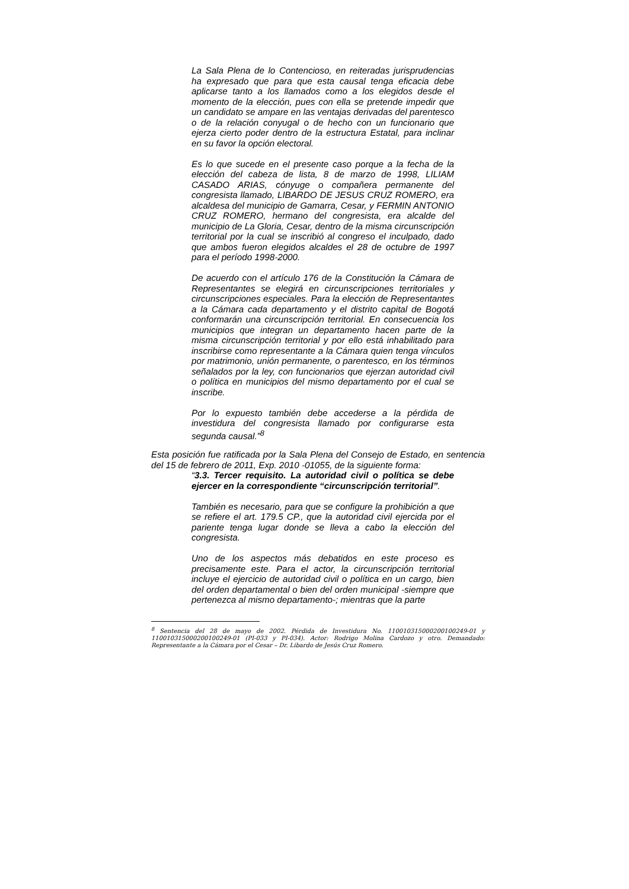La Sala Plena de lo Contencioso, en reiteradas jurisprudencias ha expresado que para que esta causal tenga eficacia debe aplicarse tanto a los llamados como a los elegidos desde el momento de la elección, pues con ella se pretende impedir que un candidato se ampare en las ventajas derivadas del parentesco o de la relación conyugal o de hecho con un funcionario que ejerza cierto poder dentro de la estructura Estatal, para inclinar en su favor la opción electoral.
Es lo que sucede en el presente caso porque a la fecha de la elección del cabeza de lista, 8 de marzo de 1998, LILIAM CASADO ARIAS, cónyuge o compañera permanente del congresista llamado, LIBARDO DE JESUS CRUZ ROMERO, era alcaldesa del municipio de Gamarra, Cesar, y FERMIN ANTONIO CRUZ ROMERO, hermano del congresista, era alcalde del municipio de La Gloria, Cesar, dentro de la misma circunscripción territorial por la cual se inscribió al congreso el inculpado, dado que ambos fueron elegidos alcaldes el 28 de octubre de 1997 para el período 1998-2000.
De acuerdo con el artículo 176 de la Constitución la Cámara de Representantes se elegirá en circunscripciones territoriales y circunscripciones especiales. Para la elección de Representantes a la Cámara cada departamento y el distrito capital de Bogotá conformarán una circunscripción territorial. En consecuencia los municipios que integran un departamento hacen parte de la misma circunscripción territorial y por ello está inhabilitado para inscribirse como representante a la Cámara quien tenga vínculos por matrimonio, unión permanente, o parentesco, en los términos señalados por la ley, con funcionarios que ejerzan autoridad civil o política en municipios del mismo departamento por el cual se inscribe.
Por lo expuesto también debe accederse a la pérdida de investidura del congresista llamado por configurarse esta segunda causal.”<sup>8</sup>
Esta posición fue ratificada por la Sala Plena del Consejo de Estado, en sentencia del 15 de febrero de 2011, Exp. 2010 -01055, de la siguiente forma:
“3.3. Tercer requisito. La autoridad civil o política se debe ejercer en la correspondiente “circunscripción territorial”.
También es necesario, para que se configure la prohibición a que se refiere el art. 179.5 CP., que la autoridad civil ejercida por el pariente tenga lugar donde se lleva a cabo la elección del congresista.
Uno de los aspectos más debatidos en este proceso es precisamente este. Para el actor, la circunscripción territorial incluye el ejercicio de autoridad civil o política en un cargo, bien del orden departamental o bien del orden municipal -siempre que pertenezca al mismo departamento-; mientras que la parte
<sup>8</sup> Sentencia del 28 de mayo de 2002. Pérdida de Investidura No. 11001031500020010024​9-01 y 110010315000200100249-01 (PI-033 y PI-034). Actor: Rodrigo Molina Cardozo y otro. Demandado: Representante a la Cámara por el Cesar – Dr. Libardo de Jesús Cruz Romero.